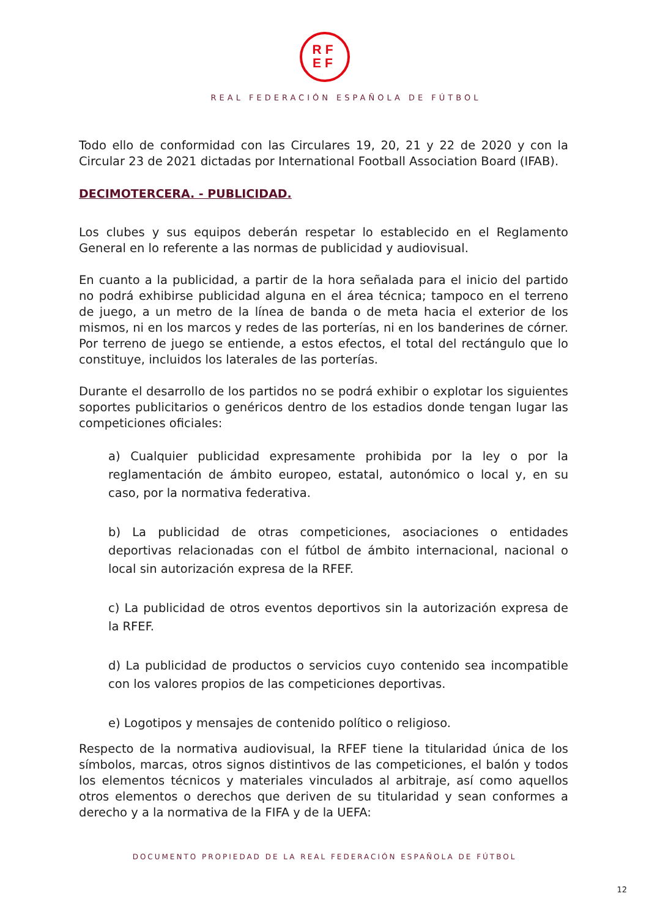RF
EF
REAL FEDERACIÓN ESPAÑOLA DE FÚTBOL
Todo ello de conformidad con las Circulares 19, 20, 21 y 22 de 2020 y con la Circular 23 de 2021 dictadas por International Football Association Board (IFAB).
DECIMOTERCERA. - PUBLICIDAD.
Los clubes y sus equipos deberán respetar lo establecido en el Reglamento General en lo referente a las normas de publicidad y audiovisual.
En cuanto a la publicidad, a partir de la hora señalada para el inicio del partido no podrá exhibirse publicidad alguna en el área técnica; tampoco en el terreno de juego, a un metro de la línea de banda o de meta hacia el exterior de los mismos, ni en los marcos y redes de las porterías, ni en los banderines de córner. Por terreno de juego se entiende, a estos efectos, el total del rectángulo que lo constituye, incluidos los laterales de las porterías.
Durante el desarrollo de los partidos no se podrá exhibir o explotar los siguientes soportes publicitarios o genéricos dentro de los estadios donde tengan lugar las competiciones oficiales:
a) Cualquier publicidad expresamente prohibida por la ley o por la reglamentación de ámbito europeo, estatal, autonómico o local y, en su caso, por la normativa federativa.
b) La publicidad de otras competiciones, asociaciones o entidades deportivas relacionadas con el fútbol de ámbito internacional, nacional o local sin autorización expresa de la RFEF.
c) La publicidad de otros eventos deportivos sin la autorización expresa de la RFEF.
d) La publicidad de productos o servicios cuyo contenido sea incompatible con los valores propios de las competiciones deportivas.
e) Logotipos y mensajes de contenido político o religioso.
Respecto de la normativa audiovisual, la RFEF tiene la titularidad única de los símbolos, marcas, otros signos distintivos de las competiciones, el balón y todos los elementos técnicos y materiales vinculados al arbitraje, así como aquellos otros elementos o derechos que deriven de su titularidad y sean conformes a derecho y a la normativa de la FIFA y de la UEFA:
DOCUMENTO PROPIEDAD DE LA REAL FEDERACIÓN ESPAÑOLA DE FÚTBOL
12